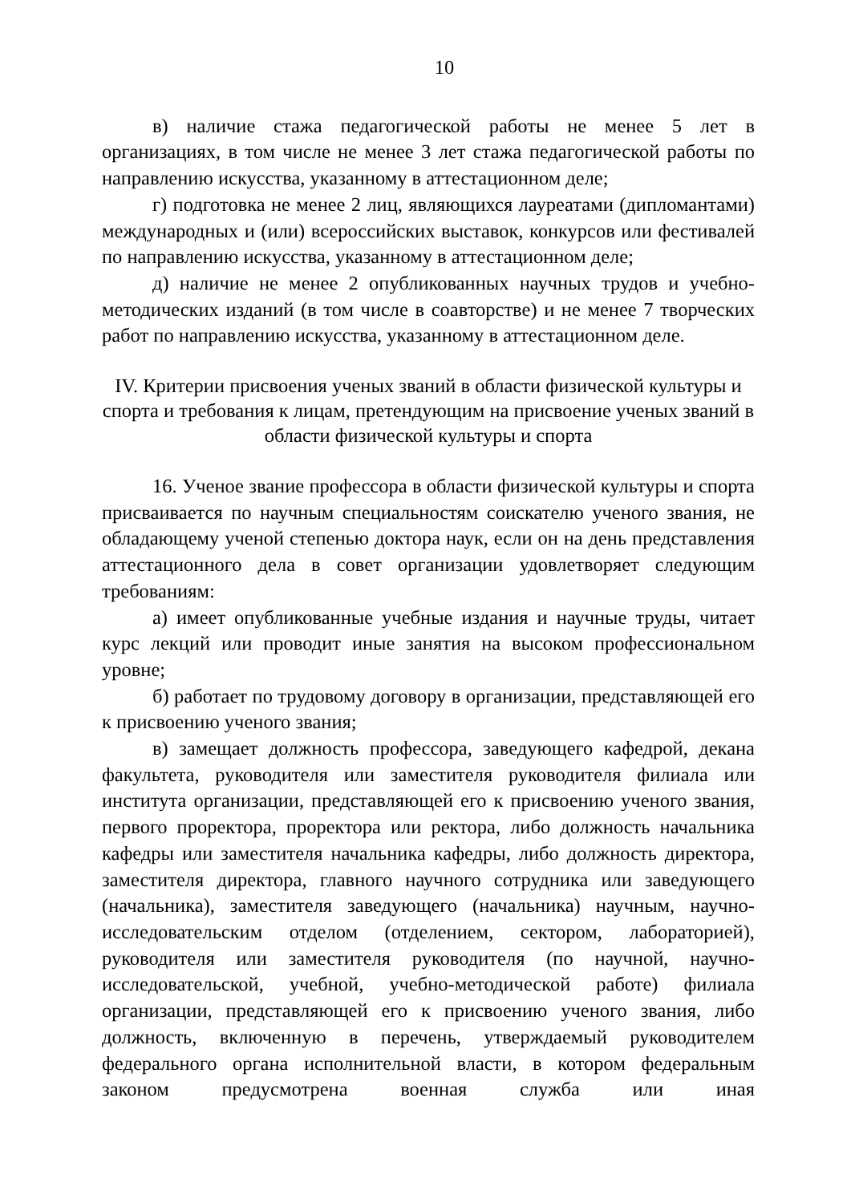10
в) наличие стажа педагогической работы не менее 5 лет в организациях, в том числе не менее 3 лет стажа педагогической работы по направлению искусства, указанному в аттестационном деле;
г) подготовка не менее 2 лиц, являющихся лауреатами (дипломантами) международных и (или) всероссийских выставок, конкурсов или фестивалей по направлению искусства, указанному в аттестационном деле;
д) наличие не менее 2 опубликованных научных трудов и учебно-методических изданий (в том числе в соавторстве) и не менее 7 творческих работ по направлению искусства, указанному в аттестационном деле.
IV. Критерии присвоения ученых званий в области физической культуры и спорта и требования к лицам, претендующим на присвоение ученых званий в области физической культуры и спорта
16. Ученое звание профессора в области физической культуры и спорта присваивается по научным специальностям соискателю ученого звания, не обладающему ученой степенью доктора наук, если он на день представления аттестационного дела в совет организации удовлетворяет следующим требованиям:
а) имеет опубликованные учебные издания и научные труды, читает курс лекций или проводит иные занятия на высоком профессиональном уровне;
б) работает по трудовому договору в организации, представляющей его к присвоению ученого звания;
в) замещает должность профессора, заведующего кафедрой, декана факультета, руководителя или заместителя руководителя филиала или института организации, представляющей его к присвоению ученого звания, первого проректора, проректора или ректора, либо должность начальника кафедры или заместителя начальника кафедры, либо должность директора, заместителя директора, главного научного сотрудника или заведующего (начальника), заместителя заведующего (начальника) научным, научно-исследовательским отделом (отделением, сектором, лабораторией), руководителя или заместителя руководителя (по научной, научно-исследовательской, учебной, учебно-методической работе) филиала организации, представляющей его к присвоению ученого звания, либо должность, включенную в перечень, утверждаемый руководителем федерального органа исполнительной власти, в котором федеральным законом предусмотрена военная служба или иная